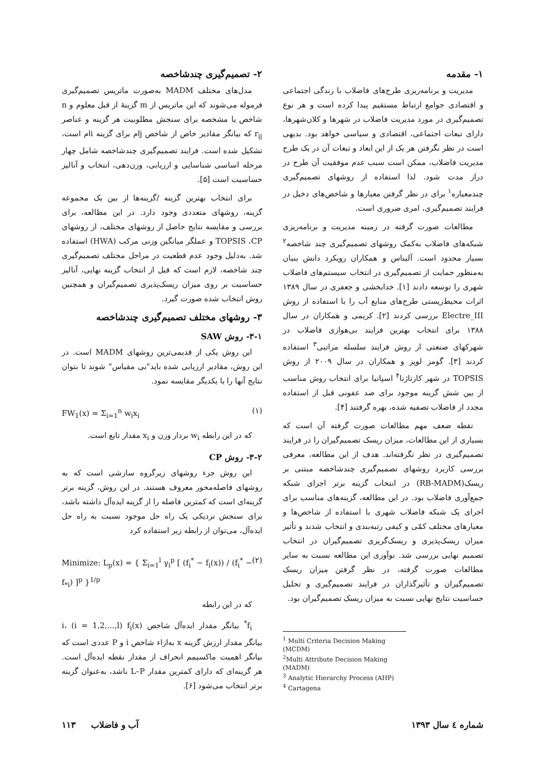۱- مقدمه
مدیریت و برنامه‌ریزی طرح‌های فاضلاب با زندگی اجتماعی و اقتصادی جوامع ارتباط مستقیم پیدا کرده است و هر نوع تصمیم‌گیری در مورد مدیریت فاضلاب در شهرها و کلان‌شهرها، دارای تبعات اجتماعی، اقتصادی و سیاسی خواهد بود. بدیهی است در نظر نگرفتن هر یک از این ابعاد و تبعات آن در یک طرح مدیریت فاضلاب، ممکن است سبب عدم موفقیت آن طرح در دراز مدت شود. لذا استفاده از روشهای تصمیم‌گیری چندمعیاره<sup>۱</sup> برای در نظر گرفتن معیارها و شاخص‌های دخیل در فرایند تصمیم‌گیری، امری ضروری است.
مطالعات صورت گرفته در زمینه مدیریت و برنامه‌ریزی شبکه‌های فاضلاب به‌کمک روشهای تصمیم‌گیری چند شاخصه<sup>۲</sup> بسیار محدود است. آلیناس و همکاران رویکرد دانش بنیان به‌منظور حمایت از تصمیم‌گیری در انتخاب سیستم‌های فاضلاب شهری را توسعه دادند [۱]. خدابخشی و جعفری در سال ۱۳۸۹ اثرات محیط‌زیستی طرح‌های منابع آب را با استفاده از روش Electre_III بررسی کردند [۲]. کریمی و همکاران در سال ۱۳۸۸ برای انتخاب بهترین فرایند بی‌هوازی فاضلاب در شهرکهای صنعتی از روش فرایند سلسله مراتبی<sup>۳</sup> استفاده کردند [۳]. گومز لوپز و همکاران در سال ۲۰۰۹ از روش TOPSIS در شهر کارتاژنا<sup>۴</sup> اسپانیا برای انتخاب روش مناسب از بین شش گزینه موجود برای ضد عفونی قبل از استفاده مجدد از فاضلاب تصفیه شده، بهره گرفتند [۴].
نقطه ضعف مهم مطالعات صورت گرفته آن است که بسیاری از این مطالعات، میزان ریسک تصمیم‌گیران را در فرایند تصمیم‌گیری در نظر نگرفته‌اند. هدف از این مطالعه، معرفی بررسی کاربرد روشهای تصمیم‌گیری چندشاخصه مبتنی بر ریسک(RB-MADM) در انتخاب گزینه برتر اجرای شبکه جمع‌آوری فاضلاب بود. در این مطالعه، گزینه‌های مناسب برای اجرای یک شبکه فاضلاب شهری با استفاده از شاخص‌ها و معیارهای مختلف کمّی و کیفی رتبه‌بندی و انتخاب شدند و تأثیر میزان ریسک‌پذیری و ریسک‌گریزی تصمیم‌گیران در انتخاب تصمیم نهایی بررسی شد. نوآوری این مطالعه نسبت به سایر مطالعات صورت گرفته، در نظر گرفتن میزان ریسک تصمیم‌گیران و تأثیرگذاران در فرایند تصمیم‌گیری و تحلیل حساسیت نتایج نهایی نسبت به میزان ریسک تصمیم‌گیران بود.
<sup>1</sup> Multi Criteria Decision Making (MCDM)
<sup>2</sup> Multi Attribute Decision Making (MADM)
<sup>3</sup> Analytic Hierarchy Process (AHP)
<sup>4</sup> Cartagena
۲- تصمیم‌گیری چندشاخصه
مدل‌های مختلف MADM به‌صورت ماتریس تصمیم‌گیری فرموله می‌شوند که این ماتریس از m گزینهٔ از قبل معلوم و n شاخص یا مشخصه برای سنجش مطلوبیت هر گزینه و عناصر r<sub>ij</sub> که بیانگر مقادیر خاص از شاخص jام برای گزینه iام است، تشکیل شده است. فرایند تصمیم‌گیری چندشاخصه شامل چهار مرحله اساسی شناسایی و ارزیابی، وزن‌دهی، انتخاب و آنالیز حساسیت است [۵].
برای انتخاب بهترین گزینه /گزینه‌ها از بین یک مجموعه گزینه، روشهای متعددی وجود دارد. در این مطالعه، برای بررسی و مقایسه نتایج حاصل از روشهای مختلف، از روشهای TOPSIS ،CP و عملگر میانگین وزنی مرکب (HWA) استفاده شد. به‌دلیل وجود عدم قطعیت در مراحل مختلف تصمیم‌گیری چند شاخصه، لازم است که قبل از انتخاب گزینه نهایی، آنالیز حساسیت بر روی میزان ریسک‌پذیری تصمیم‌گیران و همچنین روش انتخاب شده صورت گیرد.
۳- روشهای مختلف تصمیم‌گیری چندشاخصه
۳-۱- روش SAW
این روش یکی از قدیمی‌ترین روشهای MADM است. در این روش، مقادیر ارزیابی شده باید"بی مقیاس" شوند تا بتوان نتایج آنها را با یکدیگر مقایسه نمود.
FW<sub>1</sub>(x) = Σ<sub>i=1</sub><sup>n</sup> w<sub>i</sub>x<sub>i</sub> (۱)
که در این رابطه w<sub>i</sub> بردار وزن و x<sub>i</sub> مقدار تابع است.
۳-۲- روش CP
این روش جزء روشهای زیرگروه سازشی است که به روشهای فاصله‌محور معروف هستند. در این روش، گزینه برتر گزینه‌ای است که کمترین فاصله را از گزینه ایده‌آل داشته باشد، برای سنجش نزدیکی یک راه حل موجود نسبت به راه حل ایده‌آل، می‌توان از رابطه زیر استفاده کرد
Minimize: L<sub>p</sub>(x) = { Σ<sub>i=1</sub><sup>l</sup> γ<sub>i</sub><sup>p</sup> [ (f<sub>i</sub><sup>*</sup> − f<sub>i</sub>(x)) / (f<sub>i</sub><sup>*</sup> − f<sub>*i</sub>) ]<sup>p</sup> }<sup>1/p</sup> (۲)
که در این رابطه
f<sub>i</sub><sup>*</sup> بیانگر مقدار ایده‌آل شاخص i، (i = 1,2,...,l) f<sub>i</sub>(x) بیانگر مقدار ارزش گزینه x به‌ازاء شاخص i و P عددی است که بیانگر اهمیت ماکسیمم انحراف از مقدار نقطه ایده‌آل است. هر گزینه‌ای که دارای کمترین مقدار L–P باشد، به‌عنوان گزینه برتر انتخاب می‌شود [۶].
شماره ٤ سال ۱۳۹۳ آب و فاضلاب ۱۱۳